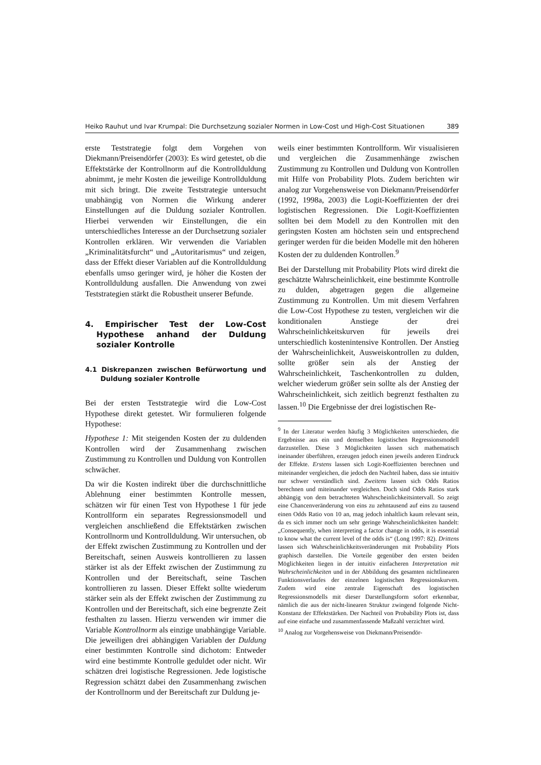Heiko Rauhut und Ivar Krumpal: Die Durchsetzung sozialer Normen in Low-Cost und High-Cost Situationen 389
erste Teststrategie folgt dem Vorgehen von Diekmann/Preisendörfer (2003): Es wird getestet, ob die Effektstärke der Kontrollnorm auf die Kontrollduldung abnimmt, je mehr Kosten die jeweilige Kontrollduldung mit sich bringt. Die zweite Teststrategie untersucht unabhängig von Normen die Wirkung anderer Einstellungen auf die Duldung sozialer Kontrollen. Hierbei verwenden wir Einstellungen, die ein unterschiedliches Interesse an der Durchsetzung sozialer Kontrollen erklären. Wir verwenden die Variablen „Kriminalitätsfurcht“ und „Autoritarismus“ und zeigen, dass der Effekt dieser Variablen auf die Kontrollduldung ebenfalls umso geringer wird, je höher die Kosten der Kontrollduldung ausfallen. Die Anwendung von zwei Teststrategien stärkt die Robustheit unserer Befunde.
4. Empirischer Test der Low-Cost Hypothese anhand der Duldung sozialer Kontrolle
4.1 Diskrepanzen zwischen Befürwortung und Duldung sozialer Kontrolle
Bei der ersten Teststrategie wird die Low-Cost Hypothese direkt getestet. Wir formulieren folgende Hypothese:
Hypothese 1: Mit steigenden Kosten der zu duldenden Kontrollen wird der Zusammenhang zwischen Zustimmung zu Kontrollen und Duldung von Kontrollen schwächer.
Da wir die Kosten indirekt über die durchschnittliche Ablehnung einer bestimmten Kontrolle messen, schätzen wir für einen Test von Hypothese 1 für jede Kontrollform ein separates Regressionsmodell und vergleichen anschließend die Effektstärken zwischen Kontrollnorm und Kontrollduldung. Wir untersuchen, ob der Effekt zwischen Zustimmung zu Kontrollen und der Bereitschaft, seinen Ausweis kontrollieren zu lassen stärker ist als der Effekt zwischen der Zustimmung zu Kontrollen und der Bereitschaft, seine Taschen kontrollieren zu lassen. Dieser Effekt sollte wiederum stärker sein als der Effekt zwischen der Zustimmung zu Kontrollen und der Bereitschaft, sich eine begrenzte Zeit festhalten zu lassen. Hierzu verwenden wir immer die Variable Kontrollnorm als einzige unabhängige Variable. Die jeweiligen drei abhängigen Variablen der Duldung einer bestimmten Kontrolle sind dichotom: Entweder wird eine bestimmte Kontrolle geduldet oder nicht. Wir schätzen drei logistische Regressionen. Jede logistische Regression schätzt dabei den Zusammenhang zwischen der Kontrollnorm und der Bereitschaft zur Duldung je-
weils einer bestimmten Kontrollform. Wir visualisieren und vergleichen die Zusammenhänge zwischen Zustimmung zu Kontrollen und Duldung von Kontrollen mit Hilfe von Probability Plots. Zudem berichten wir analog zur Vorgehensweise von Diekmann/Preisendörfer (1992, 1998a, 2003) die Logit-Koeffizienten der drei logistischen Regressionen. Die Logit-Koeffizienten sollten bei dem Modell zu den Kontrollen mit den geringsten Kosten am höchsten sein und entsprechend geringer werden für die beiden Modelle mit den höheren Kosten der zu duldenden Kontrollen.<sup>9</sup>
Bei der Darstellung mit Probability Plots wird direkt die geschätzte Wahrscheinlichkeit, eine bestimmte Kontrolle zu dulden, abgetragen gegen die allgemeine Zustimmung zu Kontrollen. Um mit diesem Verfahren die Low-Cost Hypothese zu testen, vergleichen wir die konditionalen Anstiege der drei Wahrscheinlichkeitskurven für jeweils drei unterschiedlich kostenintensive Kontrollen. Der Anstieg der Wahrscheinlichkeit, Ausweiskontrollen zu dulden, sollte größer sein als der Anstieg der Wahrscheinlichkeit, Taschenkontrollen zu dulden, welcher wiederum größer sein sollte als der Anstieg der Wahrscheinlichkeit, sich zeitlich begrenzt festhalten zu lassen.<sup>10</sup> Die Ergebnisse der drei logistischen Re-
<sup>9</sup> In der Literatur werden häufig 3 Möglichkeiten unterschieden, die Ergebnisse aus ein und demselben logistischen Regressionsmodell darzustellen. Diese 3 Möglichkeiten lassen sich mathematisch ineinander überführen, erzeugen jedoch einen jeweils anderen Eindruck der Effekte. Erstens lassen sich Logit-Koeffizienten berechnen und miteinander vergleichen, die jedoch den Nachteil haben, dass sie intuitiv nur schwer verständlich sind. Zweitens lassen sich Odds Ratios berechnen und miteinander vergleichen. Doch sind Odds Ratios stark abhängig von dem betrachteten Wahrscheinlichkeitsintervall. So zeigt eine Chancenveränderung von eins zu zehntausend auf eins zu tausend einen Odds Ratio von 10 an, mag jedoch inhaltlich kaum relevant sein, da es sich immer noch um sehr geringe Wahrscheinlichkeiten handelt: „Consequently, when interpreting a factor change in odds, it is essential to know what the current level of the odds is“ (Long 1997: 82). Drittens lassen sich Wahrscheinlichkeitsveränderungen mit Probability Plots graphisch darstellen. Die Vorteile gegenüber den ersten beiden Möglichkeiten liegen in der intuitiv einfacheren Interpretation mit Wahrscheinlichkeiten und in der Abbildung des gesamten nichtlinearen Funktionsverlaufes der einzelnen logistischen Regressionskurven. Zudem wird eine zentrale Eigenschaft des logistischen Regressionsmodells mit dieser Darstellungsform sofort erkennbar, nämlich die aus der nicht-linearen Struktur zwingend folgende Nicht-Konstanz der Effektstärken. Der Nachteil von Probability Plots ist, dass auf eine einfache und zusammenfassende Maßzahl verzichtet wird.
<sup>10</sup> Analog zur Vorgehensweise von Diekmann/Preisendör-